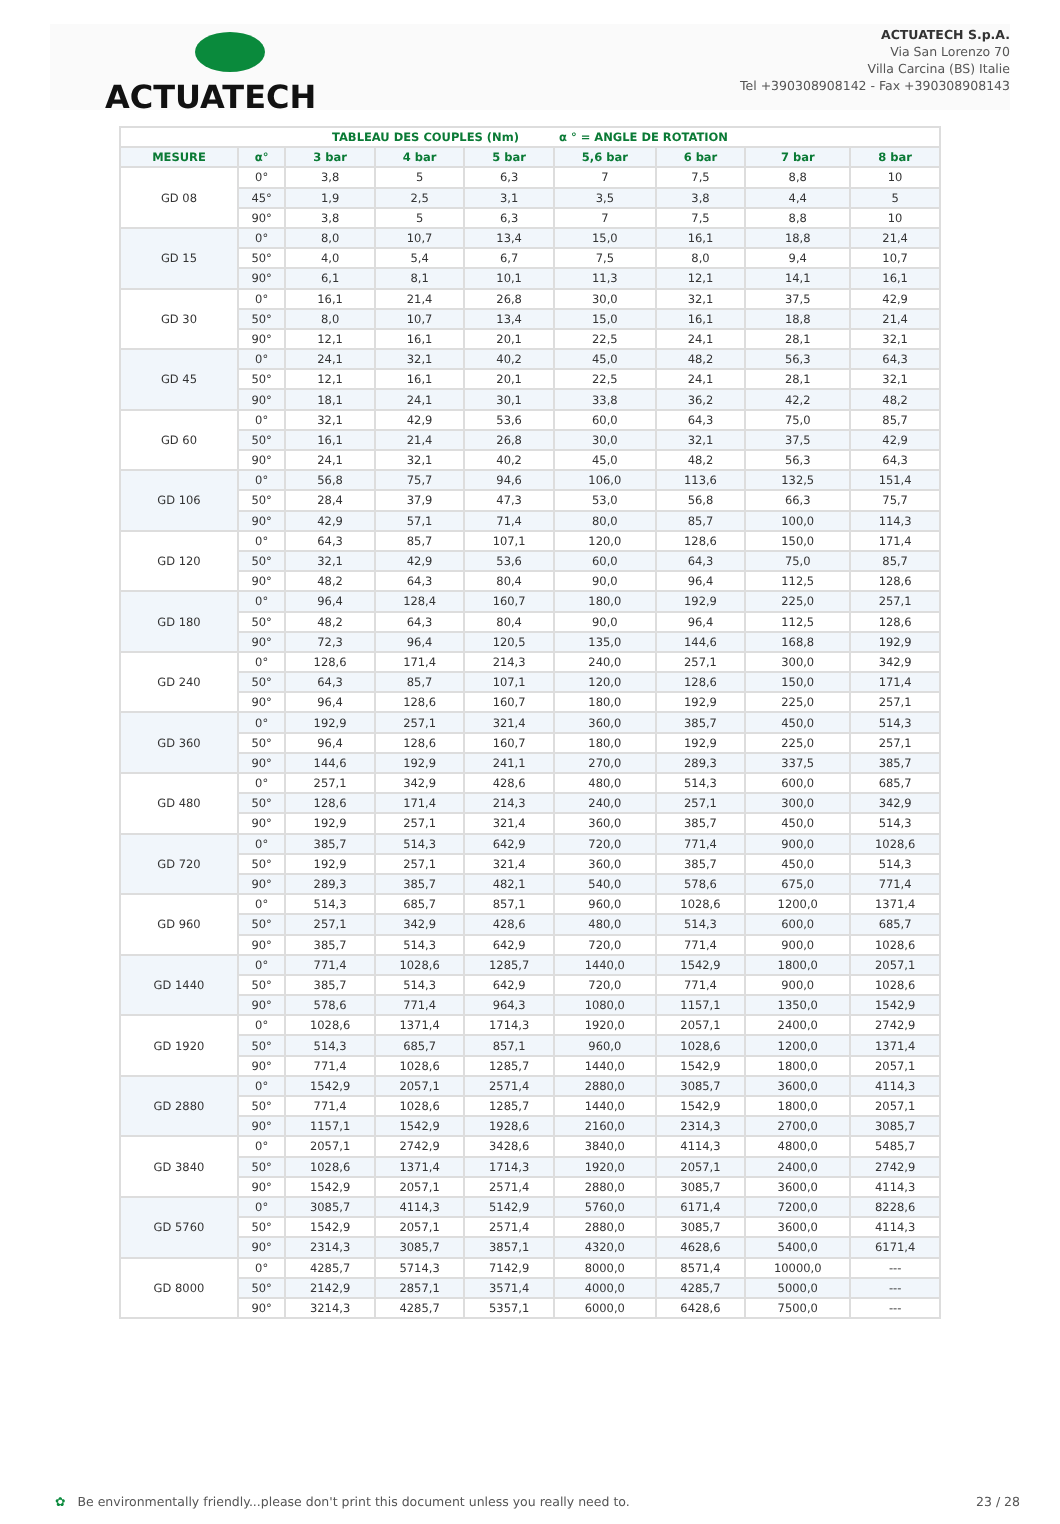ACTUATECH
ACTUATECH S.p.A.
Via San Lorenzo 70
Villa Carcina (BS) Italie
Tel +390308908142 - Fax +390308908143
| TABLEAU DES COUPLES (Nm) α ° = ANGLE DE ROTATION | | | | | | | | |
| --- | --- | --- | --- | --- | --- | --- | --- | --- |
| MESURE | α° | 3 bar | 4 bar | 5 bar | 5,6 bar | 6 bar | 7 bar | 8 bar |
| GD 08 | 0° | 3,8 | 5 | 6,3 | 7 | 7,5 | 8,8 | 10 |
| | 45° | 1,9 | 2,5 | 3,1 | 3,5 | 3,8 | 4,4 | 5 |
| | 90° | 3,8 | 5 | 6,3 | 7 | 7,5 | 8,8 | 10 |
| GD 15 | 0° | 8,0 | 10,7 | 13,4 | 15,0 | 16,1 | 18,8 | 21,4 |
| | 50° | 4,0 | 5,4 | 6,7 | 7,5 | 8,0 | 9,4 | 10,7 |
| | 90° | 6,1 | 8,1 | 10,1 | 11,3 | 12,1 | 14,1 | 16,1 |
| GD 30 | 0° | 16,1 | 21,4 | 26,8 | 30,0 | 32,1 | 37,5 | 42,9 |
| | 50° | 8,0 | 10,7 | 13,4 | 15,0 | 16,1 | 18,8 | 21,4 |
| | 90° | 12,1 | 16,1 | 20,1 | 22,5 | 24,1 | 28,1 | 32,1 |
| GD 45 | 0° | 24,1 | 32,1 | 40,2 | 45,0 | 48,2 | 56,3 | 64,3 |
| | 50° | 12,1 | 16,1 | 20,1 | 22,5 | 24,1 | 28,1 | 32,1 |
| | 90° | 18,1 | 24,1 | 30,1 | 33,8 | 36,2 | 42,2 | 48,2 |
| GD 60 | 0° | 32,1 | 42,9 | 53,6 | 60,0 | 64,3 | 75,0 | 85,7 |
| | 50° | 16,1 | 21,4 | 26,8 | 30,0 | 32,1 | 37,5 | 42,9 |
| | 90° | 24,1 | 32,1 | 40,2 | 45,0 | 48,2 | 56,3 | 64,3 |
| GD 106 | 0° | 56,8 | 75,7 | 94,6 | 106,0 | 113,6 | 132,5 | 151,4 |
| | 50° | 28,4 | 37,9 | 47,3 | 53,0 | 56,8 | 66,3 | 75,7 |
| | 90° | 42,9 | 57,1 | 71,4 | 80,0 | 85,7 | 100,0 | 114,3 |
| GD 120 | 0° | 64,3 | 85,7 | 107,1 | 120,0 | 128,6 | 150,0 | 171,4 |
| | 50° | 32,1 | 42,9 | 53,6 | 60,0 | 64,3 | 75,0 | 85,7 |
| | 90° | 48,2 | 64,3 | 80,4 | 90,0 | 96,4 | 112,5 | 128,6 |
| GD 180 | 0° | 96,4 | 128,4 | 160,7 | 180,0 | 192,9 | 225,0 | 257,1 |
| | 50° | 48,2 | 64,3 | 80,4 | 90,0 | 96,4 | 112,5 | 128,6 |
| | 90° | 72,3 | 96,4 | 120,5 | 135,0 | 144,6 | 168,8 | 192,9 |
| GD 240 | 0° | 128,6 | 171,4 | 214,3 | 240,0 | 257,1 | 300,0 | 342,9 |
| | 50° | 64,3 | 85,7 | 107,1 | 120,0 | 128,6 | 150,0 | 171,4 |
| | 90° | 96,4 | 128,6 | 160,7 | 180,0 | 192,9 | 225,0 | 257,1 |
| GD 360 | 0° | 192,9 | 257,1 | 321,4 | 360,0 | 385,7 | 450,0 | 514,3 |
| | 50° | 96,4 | 128,6 | 160,7 | 180,0 | 192,9 | 225,0 | 257,1 |
| | 90° | 144,6 | 192,9 | 241,1 | 270,0 | 289,3 | 337,5 | 385,7 |
| GD 480 | 0° | 257,1 | 342,9 | 428,6 | 480,0 | 514,3 | 600,0 | 685,7 |
| | 50° | 128,6 | 171,4 | 214,3 | 240,0 | 257,1 | 300,0 | 342,9 |
| | 90° | 192,9 | 257,1 | 321,4 | 360,0 | 385,7 | 450,0 | 514,3 |
| GD 720 | 0° | 385,7 | 514,3 | 642,9 | 720,0 | 771,4 | 900,0 | 1028,6 |
| | 50° | 192,9 | 257,1 | 321,4 | 360,0 | 385,7 | 450,0 | 514,3 |
| | 90° | 289,3 | 385,7 | 482,1 | 540,0 | 578,6 | 675,0 | 771,4 |
| GD 960 | 0° | 514,3 | 685,7 | 857,1 | 960,0 | 1028,6 | 1200,0 | 1371,4 |
| | 50° | 257,1 | 342,9 | 428,6 | 480,0 | 514,3 | 600,0 | 685,7 |
| | 90° | 385,7 | 514,3 | 642,9 | 720,0 | 771,4 | 900,0 | 1028,6 |
| GD 1440 | 0° | 771,4 | 1028,6 | 1285,7 | 1440,0 | 1542,9 | 1800,0 | 2057,1 |
| | 50° | 385,7 | 514,3 | 642,9 | 720,0 | 771,4 | 900,0 | 1028,6 |
| | 90° | 578,6 | 771,4 | 964,3 | 1080,0 | 1157,1 | 1350,0 | 1542,9 |
| GD 1920 | 0° | 1028,6 | 1371,4 | 1714,3 | 1920,0 | 2057,1 | 2400,0 | 2742,9 |
| | 50° | 514,3 | 685,7 | 857,1 | 960,0 | 1028,6 | 1200,0 | 1371,4 |
| | 90° | 771,4 | 1028,6 | 1285,7 | 1440,0 | 1542,9 | 1800,0 | 2057,1 |
| GD 2880 | 0° | 1542,9 | 2057,1 | 2571,4 | 2880,0 | 3085,7 | 3600,0 | 4114,3 |
| | 50° | 771,4 | 1028,6 | 1285,7 | 1440,0 | 1542,9 | 1800,0 | 2057,1 |
| | 90° | 1157,1 | 1542,9 | 1928,6 | 2160,0 | 2314,3 | 2700,0 | 3085,7 |
| GD 3840 | 0° | 2057,1 | 2742,9 | 3428,6 | 3840,0 | 4114,3 | 4800,0 | 5485,7 |
| | 50° | 1028,6 | 1371,4 | 1714,3 | 1920,0 | 2057,1 | 2400,0 | 2742,9 |
| | 90° | 1542,9 | 2057,1 | 2571,4 | 2880,0 | 3085,7 | 3600,0 | 4114,3 |
| GD 5760 | 0° | 3085,7 | 4114,3 | 5142,9 | 5760,0 | 6171,4 | 7200,0 | 8228,6 |
| | 50° | 1542,9 | 2057,1 | 2571,4 | 2880,0 | 3085,7 | 3600,0 | 4114,3 |
| | 90° | 2314,3 | 3085,7 | 3857,1 | 4320,0 | 4628,6 | 5400,0 | 6171,4 |
| GD 8000 | 0° | 4285,7 | 5714,3 | 7142,9 | 8000,0 | 8571,4 | 10000,0 | --- |
| | 50° | 2142,9 | 2857,1 | 3571,4 | 4000,0 | 4285,7 | 5000,0 | --- |
| | 90° | 3214,3 | 4285,7 | 5357,1 | 6000,0 | 6428,6 | 7500,0 | --- |
✿ Be environmentally friendly...please don't print this document unless you really need to. 23 / 28